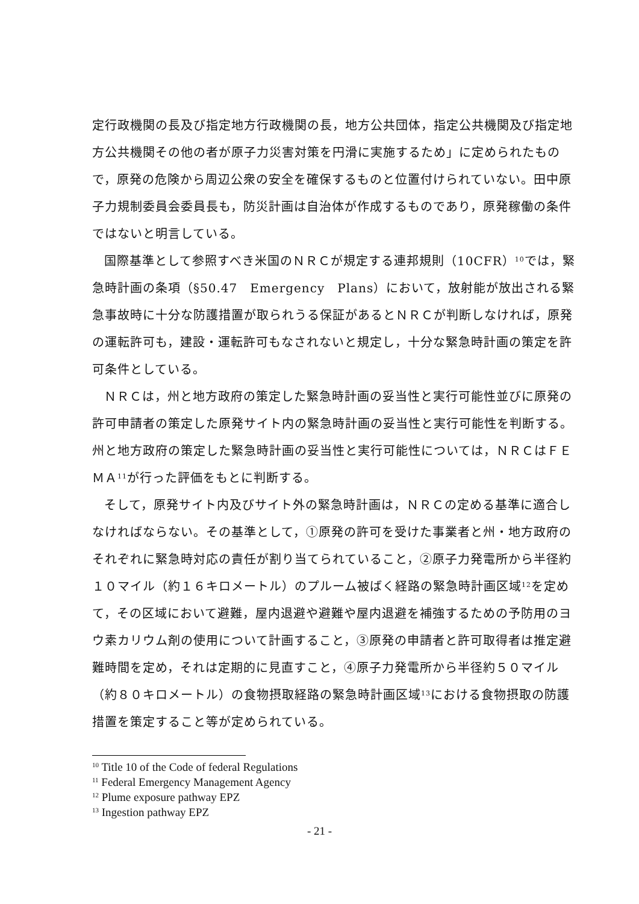定行政機関の長及び指定地方行政機関の長，地方公共団体，指定公共機関及び指定地方公共機関その他の者が原子力災害対策を円滑に実施するため」に定められたもので，原発の危険から周辺公衆の安全を確保するものと位置付けられていない。田中原子力規制委員会委員長も，防災計画は自治体が作成するものであり，原発稼働の条件ではないと明言している。
国際基準として参照すべき米国のＮＲＣが規定する連邦規則（10CFR）<sup>10</sup>では，緊急時計画の条項（§50.47　Emergency　Plans）において，放射能が放出される緊急事故時に十分な防護措置が取られうる保証があるとＮＲＣが判断しなければ，原発の運転許可も，建設・運転許可もなされないと規定し，十分な緊急時計画の策定を許可条件としている。
ＮＲＣは，州と地方政府の策定した緊急時計画の妥当性と実行可能性並びに原発の許可申請者の策定した原発サイト内の緊急時計画の妥当性と実行可能性を判断する。州と地方政府の策定した緊急時計画の妥当性と実行可能性については，ＮＲＣはＦＥＭＡ<sup>11</sup>が行った評価をもとに判断する。
そして，原発サイト内及びサイト外の緊急時計画は，ＮＲＣの定める基準に適合しなければならない。その基準として，①原発の許可を受けた事業者と州・地方政府のそれぞれに緊急時対応の責任が割り当てられていること，②原子力発電所から半径約１０マイル（約１６キロメートル）のプルーム被ばく経路の緊急時計画区域<sup>12</sup>を定めて，その区域において避難，屋内退避や避難や屋内退避を補強するための予防用のヨウ素カリウム剤の使用について計画すること，③原発の申請者と許可取得者は推定避難時間を定め，それは定期的に見直すこと，④原子力発電所から半径約５０マイル（約８０キロメートル）の食物摂取経路の緊急時計画区域<sup>13</sup>における食物摂取の防護措置を策定すること等が定められている。
<sup>10</sup> Title 10 of the Code of federal Regulations
<sup>11</sup> Federal Emergency Management Agency
<sup>12</sup> Plume exposure pathway EPZ
<sup>13</sup> Ingestion pathway EPZ
- 21 -